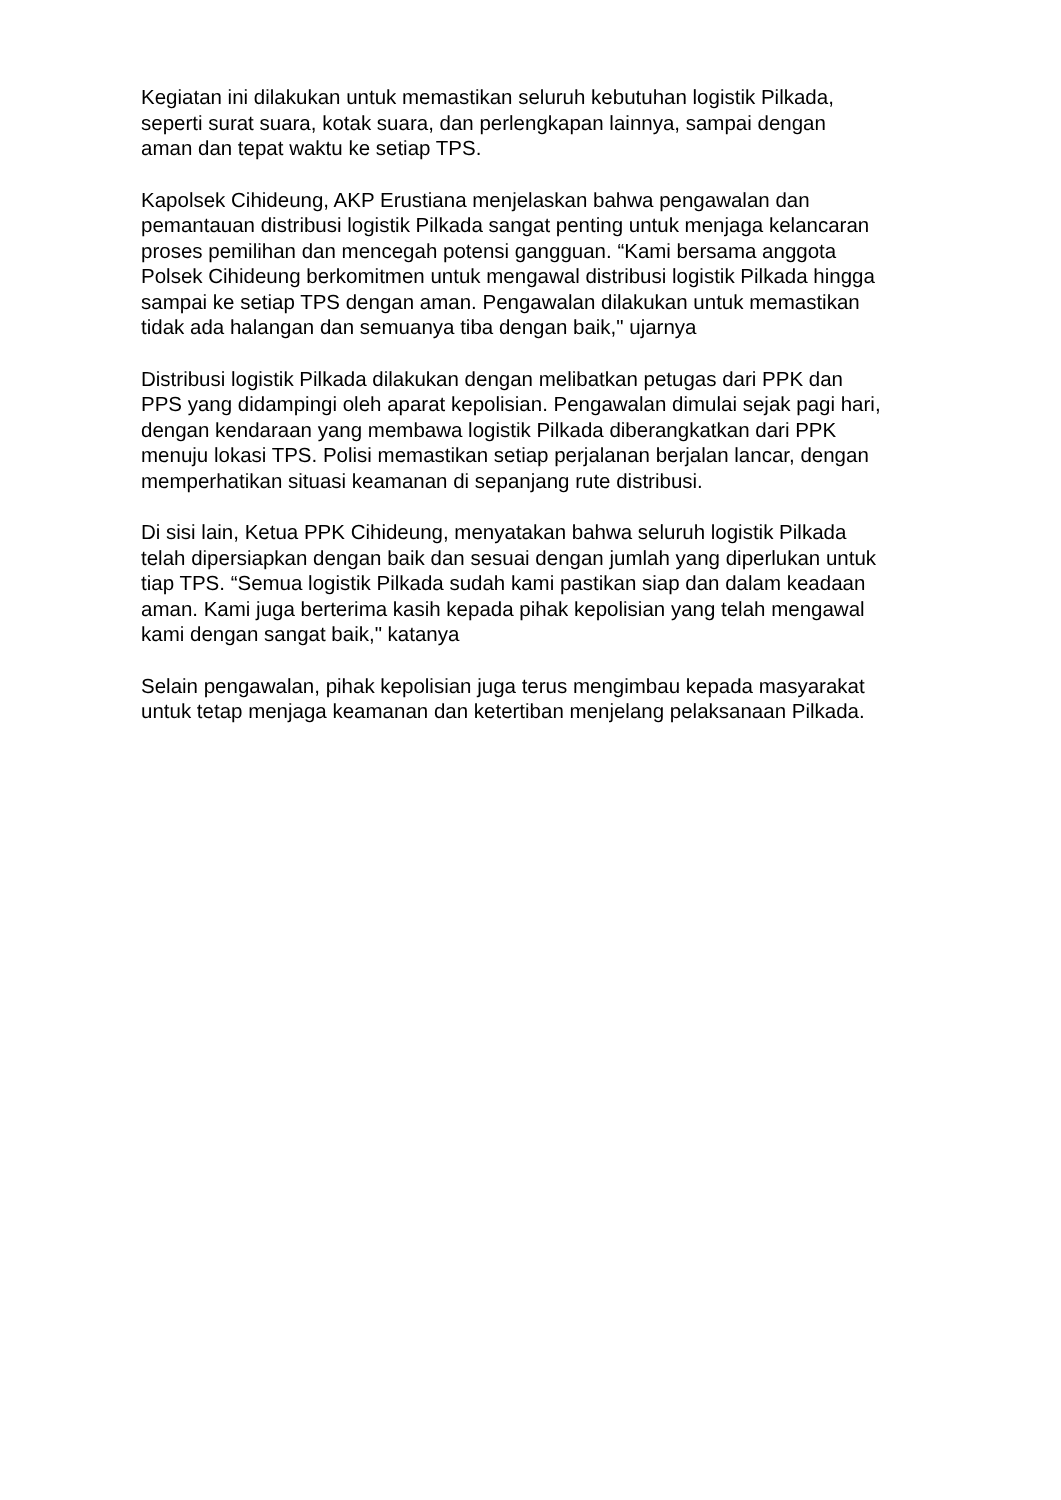Kegiatan ini dilakukan untuk memastikan seluruh kebutuhan logistik Pilkada,
seperti surat suara, kotak suara, dan perlengkapan lainnya, sampai dengan
aman dan tepat waktu ke setiap TPS.
Kapolsek Cihideung, AKP Erustiana menjelaskan bahwa pengawalan dan
pemantauan distribusi logistik Pilkada sangat penting untuk menjaga kelancaran
proses pemilihan dan mencegah potensi gangguan. “Kami bersama anggota
Polsek Cihideung berkomitmen untuk mengawal distribusi logistik Pilkada hingga
sampai ke setiap TPS dengan aman. Pengawalan dilakukan untuk memastikan
tidak ada halangan dan semuanya tiba dengan baik," ujarnya
Distribusi logistik Pilkada dilakukan dengan melibatkan petugas dari PPK dan
PPS yang didampingi oleh aparat kepolisian. Pengawalan dimulai sejak pagi hari,
dengan kendaraan yang membawa logistik Pilkada diberangkatkan dari PPK
menuju lokasi TPS. Polisi memastikan setiap perjalanan berjalan lancar, dengan
memperhatikan situasi keamanan di sepanjang rute distribusi.
Di sisi lain, Ketua PPK Cihideung, menyatakan bahwa seluruh logistik Pilkada
telah dipersiapkan dengan baik dan sesuai dengan jumlah yang diperlukan untuk
tiap TPS. “Semua logistik Pilkada sudah kami pastikan siap dan dalam keadaan
aman. Kami juga berterima kasih kepada pihak kepolisian yang telah mengawal
kami dengan sangat baik," katanya
Selain pengawalan, pihak kepolisian juga terus mengimbau kepada masyarakat
untuk tetap menjaga keamanan dan ketertiban menjelang pelaksanaan Pilkada.